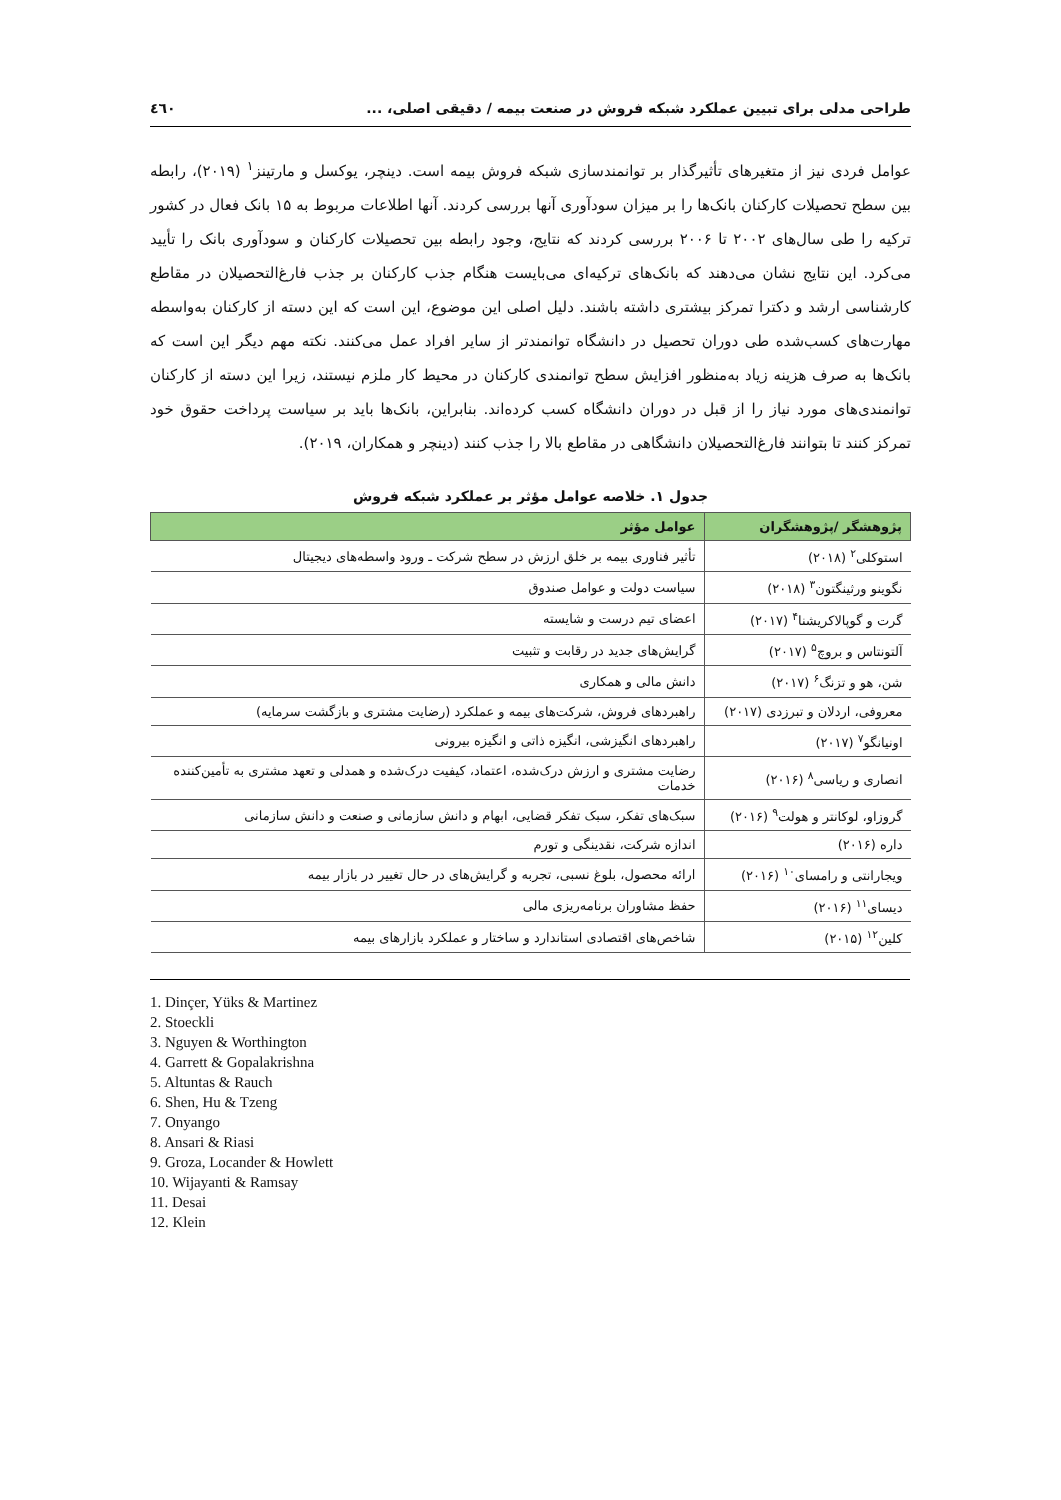طراحی مدلی برای تبیین عملکرد شبکه فروش در صنعت بیمه / دقیقی اصلی، ... ٤٦٠
عوامل فردی نیز از متغیرهای تأثیرگذار بر توانمندسازی شبکه فروش بیمه است. دینچر، یوکسل و مارتینز<sup>١</sup> (٢٠١٩)، رابطه بین سطح تحصیلات کارکنان بانک‌ها را بر میزان سودآوری آنها بررسی کردند. آنها اطلاعات مربوط به ١۵ بانک فعال در کشور ترکیه را طی سال‌های ٢٠٠٢ تا ٢٠٠۶ بررسی کردند که نتایج، وجود رابطه بین تحصیلات کارکنان و سودآوری بانک را تأیید می‌کرد. این نتایج نشان می‌دهند که بانک‌های ترکیه‌ای می‌بایست هنگام جذب کارکنان بر جذب فارغ‌التحصیلان در مقاطع کارشناسی ارشد و دکترا تمرکز بیشتری داشته باشند. دلیل اصلی این موضوع، این است که این دسته از کارکنان به‌واسطه مهارت‌های کسب‌شده طی دوران تحصیل در دانشگاه توانمندتر از سایر افراد عمل می‌کنند. نکته مهم دیگر این است که بانک‌ها به صرف هزینه زیاد به‌منظور افزایش سطح توانمندی کارکنان در محیط کار ملزم نیستند، زیرا این دسته از کارکنان توانمندی‌های مورد نیاز را از قبل در دوران دانشگاه کسب کرده‌اند. بنابراین، بانک‌ها باید بر سیاست پرداخت حقوق خود تمرکز کنند تا بتوانند فارغ‌التحصیلان دانشگاهی در مقاطع بالا را جذب کنند (دینچر و همکاران، ٢٠١٩).
جدول ١. خلاصه عوامل مؤثر بر عملکرد شبکه فروش
| پژوهشگر /پژوهشگران | عوامل مؤثر |
| --- | --- |
| استوکلی<sup>٢</sup> (٢٠١٨) | تأثیر فناوری بیمه بر خلق ارزش در سطح شرکت ـ ورود واسطه‌های دیجیتال |
| نگوینو ورثینگتون<sup>٣</sup> (٢٠١٨) | سیاست دولت و عوامل صندوق |
| گرت و گوپالاکریشنا<sup>۴</sup> (٢٠١٧) | اعضای تیم درست و شایسته |
| آلتونتاس و بروچ<sup>۵</sup> (٢٠١٧) | گرایش‌های جدید در رقابت و تثبیت |
| شن، هو و تزنگ<sup>۶</sup> (٢٠١٧) | دانش مالی و همکاری |
| معروفی، اردلان و تبرزدی (٢٠١٧) | راهبردهای فروش، شرکت‌های بیمه و عملکرد (رضایت مشتری و بازگشت سرمایه) |
| اونیانگو<sup>٧</sup> (٢٠١٧) | راهبردهای انگیزشی، انگیزه ذاتی و انگیزه بیرونی |
| انصاری و ریاسی<sup>٨</sup> (٢٠١۶) | رضایت مشتری و ارزش درک‌شده، اعتماد، کیفیت درک‌شده و همدلی و تعهد مشتری به تأمین‌کننده خدمات |
| گروزاو، لوکانتر و هولت<sup>٩</sup> (٢٠١۶) | سبک‌های تفکر، سبک تفکر قضایی، ابهام و دانش سازمانی و صنعت و دانش سازمانی |
| داره (٢٠١۶) | اندازه شرکت، نقدینگی و تورم |
| ویجارانتی و رامسای<sup>١٠</sup> (٢٠١۶) | ارائه محصول، بلوغ نسبی، تجربه و گرایش‌های در حال تغییر در بازار بیمه |
| دیسای<sup>١١</sup> (٢٠١۶) | حفظ مشاوران برنامه‌ریزی مالی |
| کلین<sup>١٢</sup> (٢٠١۵) | شاخص‌های اقتصادی استاندارد و ساختار و عملکرد بازارهای بیمه |
1. Dinçer, Yüks & Martinez
2. Stoeckli
3. Nguyen & Worthington
4. Garrett & Gopalakrishna
5. Altuntas & Rauch
6. Shen, Hu & Tzeng
7. Onyango
8. Ansari & Riasi
9. Groza, Locander & Howlett
10. Wijayanti & Ramsay
11. Desai
12. Klein